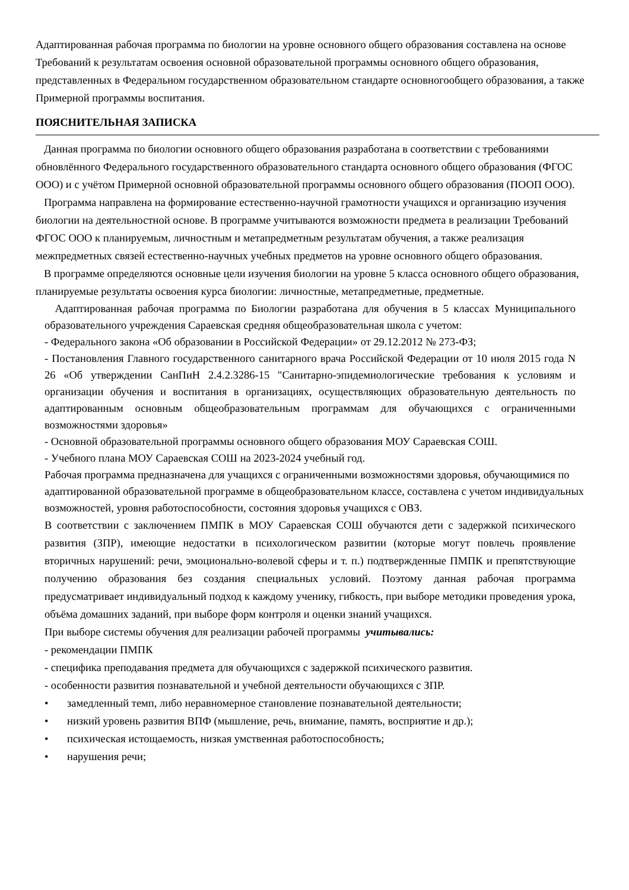Адаптированная рабочая программа по биологии на уровне основного общего образования составлена на основе Требований к результатам освоения основной образовательной программы основного общего образования, представленных в Федеральном государственном образовательном стандарте основногообщего образования, а также Примерной программы воспитания.
ПОЯСНИТЕЛЬНАЯ ЗАПИСКА
Данная программа по биологии основного общего образования разработана в соответствии с требованиями обновлённого Федерального государственного образовательного стандарта основного общего образования (ФГОС ООО) и с учётом Примерной основной образовательной программы основного общего образования (ПООП ООО).
Программа направлена на формирование естественно-научной грамотности учащихся и организацию изучения биологии на деятельностной основе. В программе учитываются возможности предмета в реализации Требований ФГОС ООО к планируемым, личностным и метапредметным результатам обучения, а также реализация межпредметных связей естественно-научных учебных предметов на уровне основного общего образования.
В программе определяются основные цели изучения биологии на уровне 5 класса основного общего образования, планируемые результаты освоения курса биологии: личностные, метапредметные, предметные.
Адаптированная рабочая программа по Биологии разработана для обучения в 5 классах Муниципального образовательного учреждения Сараевская средняя общеобразовательная школа с учетом:
- Федерального закона «Об образовании в Российской Федерации» от 29.12.2012 № 273-ФЗ;
- Постановления Главного государственного санитарного врача Российской Федерации от 10 июля 2015 года N 26 «Об утверждении СанПиН 2.4.2.3286-15 "Санитарно-эпидемиологические требования к условиям и организации обучения и воспитания в организациях, осуществляющих образовательную деятельность по адаптированным основным общеобразовательным программам для обучающихся с ограниченными возможностями здоровья»
- Основной образовательной программы основного общего образования МОУ Сараевская СОШ.
- Учебного плана МОУ Сараевская СОШ на 2023-2024 учебный год.
Рабочая программа предназначена для учащихся с ограниченными возможностями здоровья, обучающимися по адаптированной образовательной программе в общеобразовательном классе, составлена с учетом индивидуальных возможностей, уровня работоспособности, состояния здоровья учащихся с ОВЗ.
В соответствии с заключением ПМПК в МОУ Сараевская СОШ обучаются дети с задержкой психического развития (ЗПР), имеющие недостатки в психологическом развитии (которые могут повлечь проявление вторичных нарушений: речи, эмоционально-волевой сферы и т. п.) подтвержденные ПМПК и препятствующие получению образования без создания специальных условий. Поэтому данная рабочая программа предусматривает индивидуальный подход к каждому ученику, гибкость, при выборе методики проведения урока, объёма домашних заданий, при выборе форм контроля и оценки знаний учащихся.
При выборе системы обучения для реализации рабочей программы учитывались:
- рекомендации ПМПК
- специфика преподавания предмета для обучающихся с задержкой психического развития.
- особенности развития познавательной и учебной деятельности обучающихся с ЗПР.
• замедленный темп, либо неравномерное становление познавательной деятельности;
• низкий уровень развития ВПФ (мышление, речь, внимание, память, восприятие и др.);
• психическая истощаемость, низкая умственная работоспособность;
• нарушения речи;